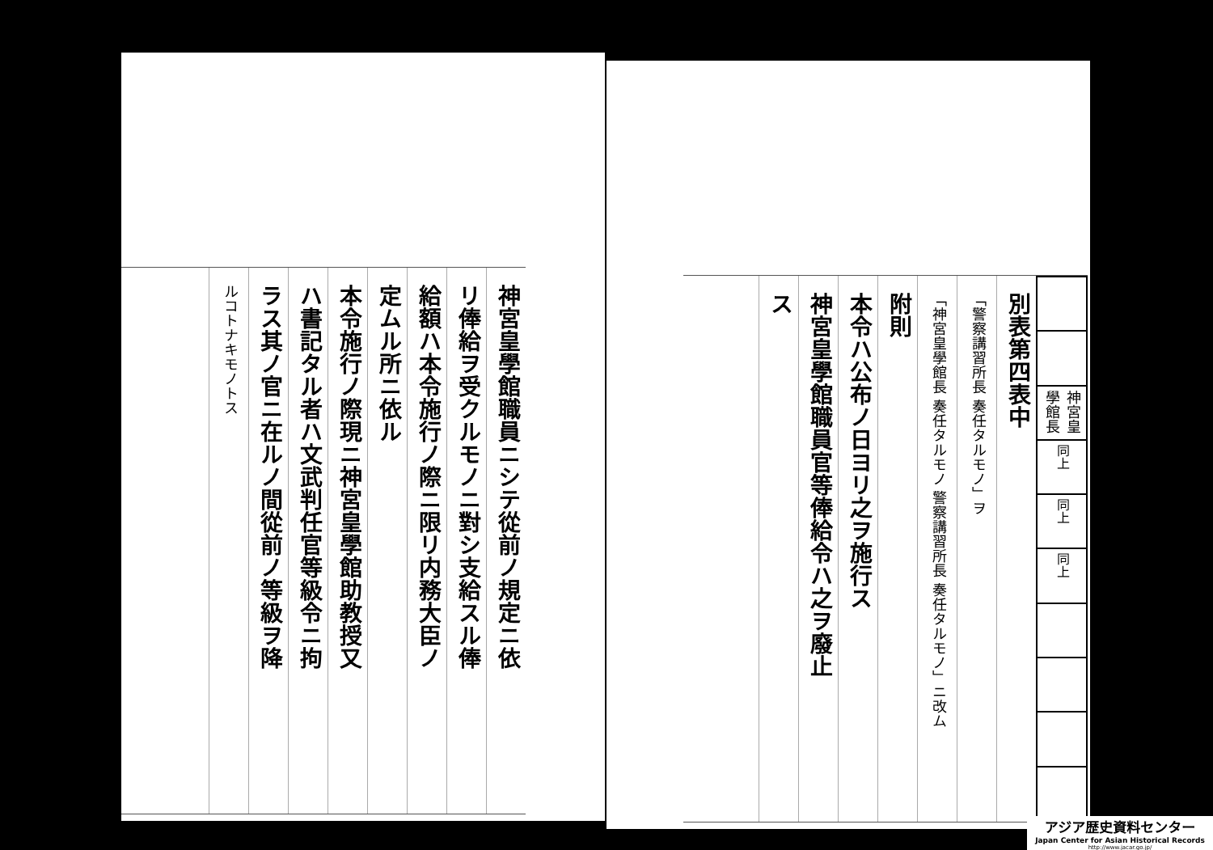神宮皇學館職員ニシテ從前ノ規定ニ依
リ俸給ヲ受クルモノニ對シ支給スル俸
給額ハ本令施行ノ際ニ限リ内務大臣ノ
定ムル所ニ依ル
本令施行ノ際現ニ神宮皇學館助教授又
ハ書記タル者ハ文武判任官等級令ニ拘
ラス其ノ官ニ在ルノ間從前ノ等級ヲ降
ルコトナキモノトス
| | | 神宮皇學館長 | 同上 | 同上 | 同上 | | | | |
別表第四表中
「警察講習所長 奏任タルモノ」ヲ
「神宮皇學館長 奏任タルモノ 警察講習所長 奏任タルモノ」ニ改ム
附則
本令ハ公布ノ日ヨリ之ヲ施行ス
神宮皇學館職員官等俸給令ハ之ヲ廢止
ス
アジア歴史資料センター
Japan Center for Asian Historical Records
http://www.jacar.go.jp/